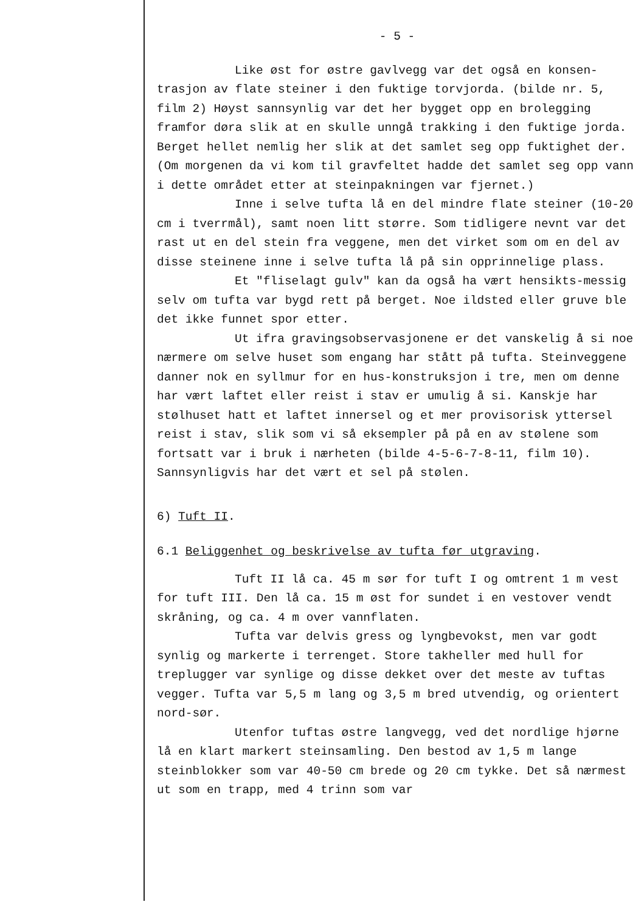- 5 -
Like øst for østre gavlvegg var det også en konsen-trasjon av flate steiner i den fuktige torvjorda. (bilde nr. 5, film 2) Høyst sannsynlig var det her bygget opp en brolegging framfor døra slik at en skulle unngå trakking i den fuktige jorda. Berget hellet nemlig her slik at det samlet seg opp fuktighet der. (Om morgenen da vi kom til gravfeltet hadde det samlet seg opp vann i dette området etter at steinpakningen var fjernet.)
Inne i selve tufta lå en del mindre flate steiner (10-20 cm i tverrmål), samt noen litt større. Som tidligere nevnt var det rast ut en del stein fra veggene, men det virket som om en del av disse steinene inne i selve tufta lå på sin opprinnelige plass.
Et "fliselagt gulv" kan da også ha vært hensikts-messig selv om tufta var bygd rett på berget. Noe ildsted eller gruve ble det ikke funnet spor etter.
Ut ifra gravingsobservasjonene er det vanskelig å si noe nærmere om selve huset som engang har stått på tufta. Steinveggene danner nok en syllmur for en hus-konstruksjon i tre, men om denne har vært laftet eller reist i stav er umulig å si. Kanskje har stølhuset hatt et laftet innersel og et mer provisorisk yttersel reist i stav, slik som vi så eksempler på på en av stølene som fortsatt var i bruk i nærheten (bilde 4-5-6-7-8-11, film 10). Sannsynligvis har det vært et sel på stølen.
6) Tuft II.
6.1 Beliggenhet og beskrivelse av tufta før utgraving.
Tuft II lå ca. 45 m sør for tuft I og omtrent 1 m vest for tuft III. Den lå ca. 15 m øst for sundet i en vestover vendt skråning, og ca. 4 m over vannflaten.
Tufta var delvis gress og lyngbevokst, men var godt synlig og markerte i terrenget. Store takheller med hull for treplugger var synlige og disse dekket over det meste av tuftas vegger. Tufta var 5,5 m lang og 3,5 m bred utvendig, og orientert nord-sør.
Utenfor tuftas østre langvegg, ved det nordlige hjørne lå en klart markert steinsamling. Den bestod av 1,5 m lange steinblokker som var 40-50 cm brede og 20 cm tykke. Det så nærmest ut som en trapp, med 4 trinn som var